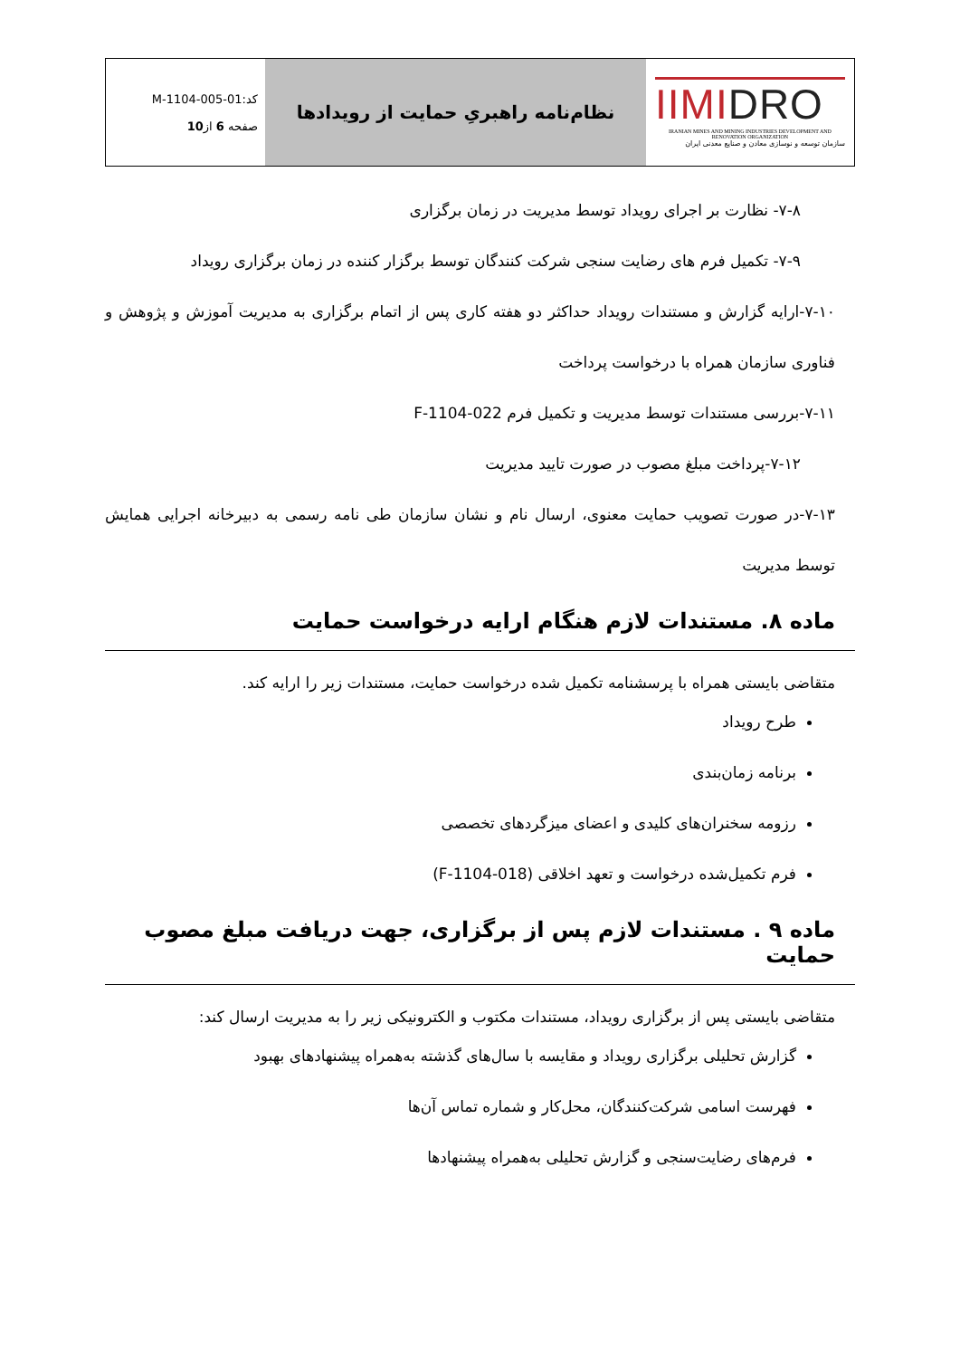| IIMI DRO IRANIAN MINES AND MINING INDUSTRIES DEVELOPMENT AND RENOVATION ORGANIZATION سازمان توسعه و نوسازی معادن و صنایع معدنی ایران | نظام‌نامه راهبریِ حمایت از رویدادها | کد:M-1104-005-01 صفحه 6 از 10 |
۷-۸- نظارت بر اجرای رویداد توسط مدیریت در زمان برگزاری
۷-۹- تکمیل فرم های رضایت سنجی شرکت کنندگان توسط برگزار کننده در زمان برگزاری رویداد
۷-۱۰-ارایه گزارش و مستندات رویداد حداکثر دو هفته کاری پس از اتمام برگزاری به مدیریت آموزش و پژوهش و فناوری سازمان همراه با درخواست پرداخت
۷-۱۱-بررسی مستندات توسط مدیریت و تکمیل فرم F-1104-022
۷-۱۲-پرداخت مبلغ مصوب در صورت تایید مدیریت
۷-۱۳-در صورت تصویب حمایت معنوی، ارسال نام و نشان سازمان طی نامه رسمی به دبیرخانه اجرایی همایش توسط مدیریت
ماده ۸. مستندات لازم هنگام ارایه درخواست حمایت
متقاضی بایستی همراه با پرسشنامه تکمیل شده درخواست حمایت، مستندات زیر را ارایه کند.
طرح رویداد
برنامه زمان‌بندی
رزومه سخنران‌های کلیدی و اعضای میزگردهای تخصصی
فرم تکمیل‌شده درخواست و تعهد اخلاقی (F-1104-018)
ماده ۹ . مستندات لازم پس از برگزاری، جهت دریافت مبلغ مصوب حمایت
متقاضی بایستی پس از برگزاری رویداد، مستندات مکتوب و الکترونیکی زیر را به مدیریت ارسال کند:
گزارش تحلیلی برگزاری رویداد و مقایسه با سال‌های گذشته به‌همراه پیشنهادهای بهبود
فهرست اسامی شرکت‌کنندگان، محل‌کار و شماره تماس آن‌ها
فرم‌های رضایت‌سنجی و گزارش تحلیلی به‌همراه پیشنهادها